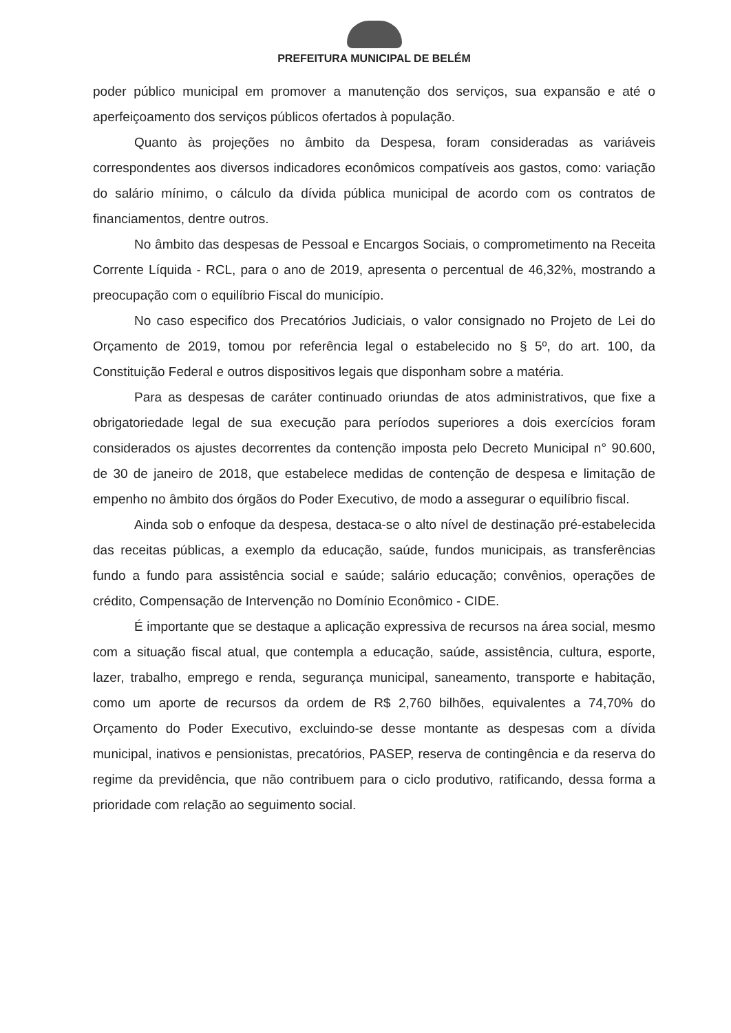PREFEITURA MUNICIPAL DE BELÉM
poder público municipal em promover a manutenção dos serviços, sua expansão e até o aperfeiçoamento dos serviços públicos ofertados à população.
Quanto às projeções no âmbito da Despesa, foram consideradas as variáveis correspondentes aos diversos indicadores econômicos compatíveis aos gastos, como: variação do salário mínimo, o cálculo da dívida pública municipal de acordo com os contratos de financiamentos, dentre outros.
No âmbito das despesas de Pessoal e Encargos Sociais, o comprometimento na Receita Corrente Líquida - RCL, para o ano de 2019, apresenta o percentual de 46,32%, mostrando a preocupação com o equilíbrio Fiscal do município.
No caso especifico dos Precatórios Judiciais, o valor consignado no Projeto de Lei do Orçamento de 2019, tomou por referência legal o estabelecido no § 5º, do art. 100, da Constituição Federal e outros dispositivos legais que disponham sobre a matéria.
Para as despesas de caráter continuado oriundas de atos administrativos, que fixe a obrigatoriedade legal de sua execução para períodos superiores a dois exercícios foram considerados os ajustes decorrentes da contenção imposta pelo Decreto Municipal n° 90.600, de 30 de janeiro de 2018, que estabelece medidas de contenção de despesa e limitação de empenho no âmbito dos órgãos do Poder Executivo, de modo a assegurar o equilíbrio fiscal.
Ainda sob o enfoque da despesa, destaca-se o alto nível de destinação pré-estabelecida das receitas públicas, a exemplo da educação, saúde, fundos municipais, as transferências fundo a fundo para assistência social e saúde; salário educação; convênios, operações de crédito, Compensação de Intervenção no Domínio Econômico - CIDE.
É importante que se destaque a aplicação expressiva de recursos na área social, mesmo com a situação fiscal atual, que contempla a educação, saúde, assistência, cultura, esporte, lazer, trabalho, emprego e renda, segurança municipal, saneamento, transporte e habitação, como um aporte de recursos da ordem de R$ 2,760 bilhões, equivalentes a 74,70% do Orçamento do Poder Executivo, excluindo-se desse montante as despesas com a dívida municipal, inativos e pensionistas, precatórios, PASEP, reserva de contingência e da reserva do regime da previdência, que não contribuem para o ciclo produtivo, ratificando, dessa forma a prioridade com relação ao seguimento social.